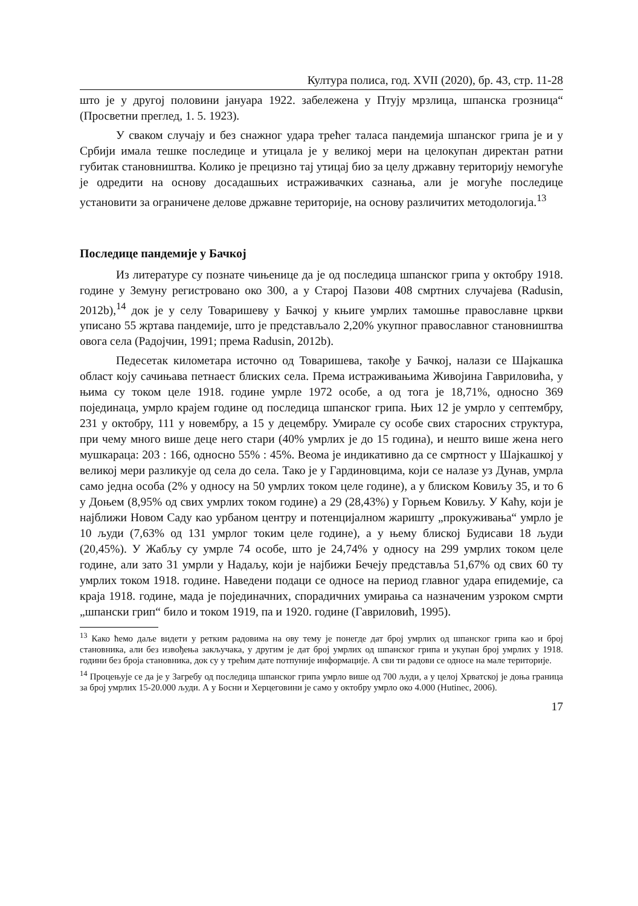Култура полиса, год. XVII (2020), бр. 43, стр. 11-28
што је у другој половини јануара 1922. забележена у Птују мрзлица, шпанска грозница“ (Просветни преглед, 1. 5. 1923).
У сваком случају и без снажног удара трећег таласа пандемија шпанског грипа је и у Србији имала тешке последице и утицала је у великој мери на целокупан директан ратни губитак становништва. Колико је прецизно тај утицај био за целу државну територију немогуће је одредити на основу досадашњих истраживачких сазнања, али је могуће последице установити за ограничене делове државне територије, на основу различитих методологија.<sup>13</sup>
Последице пандемије у Бачкој
Из литературе су познате чињенице да је од последица шпанског грипа у октобру 1918. године у Земуну регистровано око 300, а у Старој Пазови 408 смртних случајева (Radusin, 2012b),<sup>14</sup> док је у селу Товаришеву у Бачкој у књиге умрлих тамошње православне цркви уписано 55 жртава пандемије, што је представљало 2,20% укупног православног становништва овога села (Радојчин, 1991; према Radusin, 2012b).
Педесетак километара источно од Товаришева, такође у Бачкој, налази се Шајкашка област коју сачињава петнаест блиских села. Према истраживањима Живојина Гавриловића, у њима су током целе 1918. године умрле 1972 особе, а од тога је 18,71%, односно 369 појединаца, умрло крајем године од последица шпанског грипа. Њих 12 је умрло у септембру, 231 у октобру, 111 у новембру, а 15 у децембру. Умирале су особе свих старосних структура, при чему много више деце него стари (40% умрлих је до 15 година), и нешто више жена него мушкараца: 203 : 166, односно 55% : 45%. Веома је индикативно да се смртност у Шајкашкој у великој мери разликује од села до села. Тако је у Гардиновцима, који се налазе уз Дунав, умрла само једна особа (2% у односу на 50 умрлих током целе године), а у блиском Ковиљу 35, и то 6 у Доњем (8,95% од свих умрлих током године) а 29 (28,43%) у Горњем Ковиљу. У Каћу, који је најближи Новом Саду као урбаном центру и потенцијалном жаришту „прокуживања“ умрло је 10 људи (7,63% од 131 умрлог токим целе године), а у њему блиској Будисави 18 људи (20,45%). У Жабљу су умрле 74 особе, што је 24,74% у односу на 299 умрлих током целе године, али зато 31 умрли у Надаљу, који је најбижи Бечеју представља 51,67% од свих 60 ту умрлих током 1918. године. Наведени подаци се односе на период главног удара епидемије, са краја 1918. године, мада је појединачних, спорадичних умирања са назначеним узроком смрти „шпански грип“ било и током 1919, па и 1920. године (Гавриловић, 1995).
<sup>13</sup> Како ћемо даље видети у ретким радовима на ову тему је понегде дат број умрлих од шпанског грипа као и број становника, али без извођења закључака, у другим је дат број умрлих од шпанског грипа и укупан број умрлих у 1918. години без броја становника, док су у трећим дате потпуније информације. А сви ти радови се односе на мале територије.
<sup>14</sup> Процењује се да је у Загребу од последица шпанског грипа умрло више од 700 људи, а у целој Хрватској је доња граница за број умрлих 15-20.000 људи. А у Босни и Херцеговини је само у октобру умрло око 4.000 (Hutinec, 2006).
17